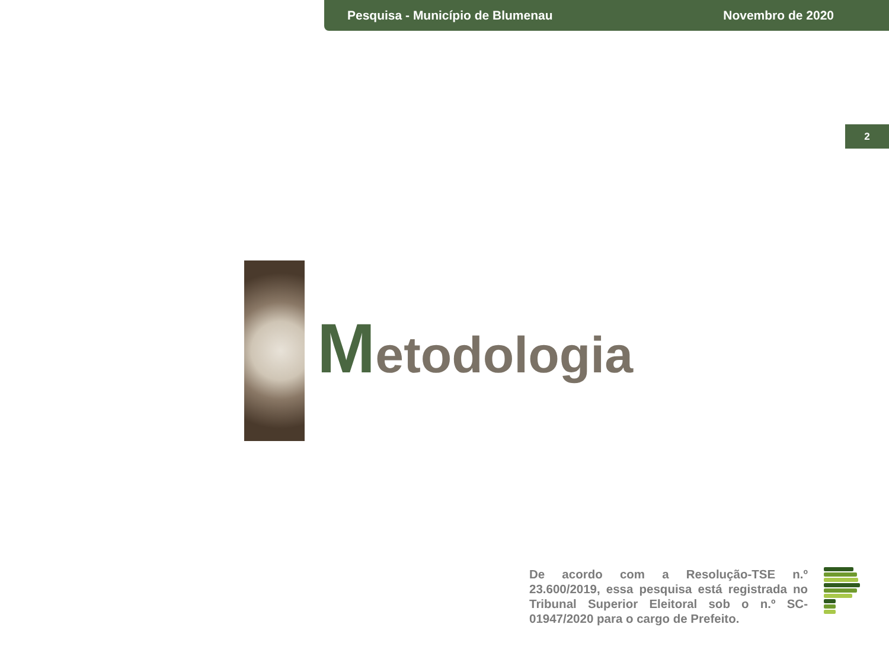Pesquisa - Município de Blumenau
Novembro de 2020
2
Metodologia
De acordo com a Resolução-TSE n.º 23.600/2019, essa pesquisa está registrada no Tribunal Superior Eleitoral sob o n.º SC-01947/2020 para o cargo de Prefeito.